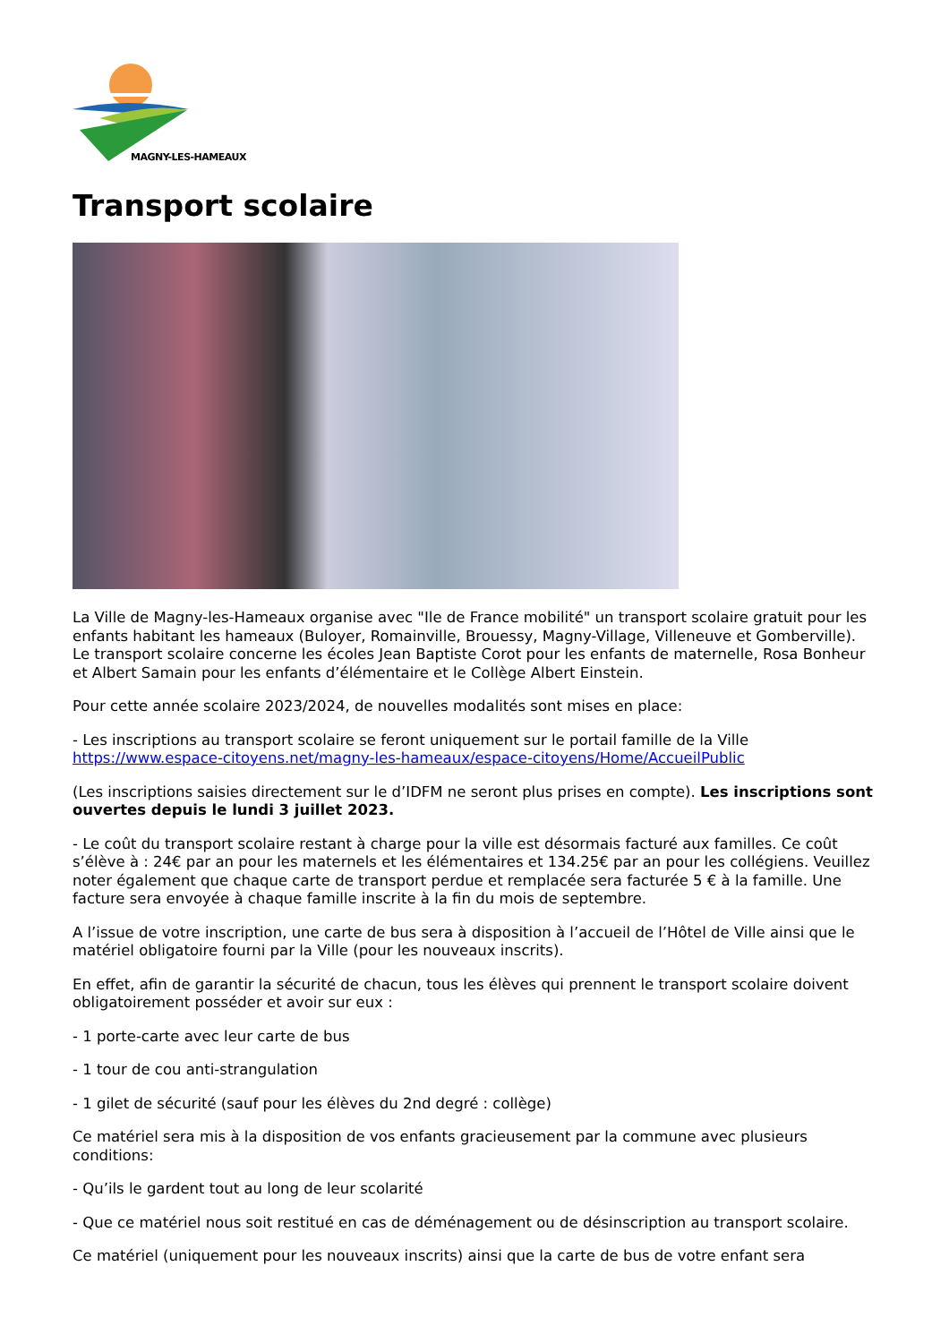MAGNY-LES-HAMEAUX
Transport scolaire
La Ville de Magny-les-Hameaux organise avec "Ile de France mobilité" un transport scolaire gratuit pour les enfants habitant les hameaux (Buloyer, Romainville, Brouessy, Magny-Village, Villeneuve et Gomberville). Le transport scolaire concerne les écoles Jean Baptiste Corot pour les enfants de maternelle, Rosa Bonheur et Albert Samain pour les enfants d’élémentaire et le Collège Albert Einstein.
Pour cette année scolaire 2023/2024, de nouvelles modalités sont mises en place:
- Les inscriptions au transport scolaire se feront uniquement sur le portail famille de la Ville https://www.espace-citoyens.net/magny-les-hameaux/espace-citoyens/Home/AccueilPublic
(Les inscriptions saisies directement sur le d’IDFM ne seront plus prises en compte). Les inscriptions sont ouvertes depuis le lundi 3 juillet 2023.
- Le coût du transport scolaire restant à charge pour la ville est désormais facturé aux familles. Ce coût s’élève à : 24€ par an pour les maternels et les élémentaires et 134.25€ par an pour les collégiens. Veuillez noter également que chaque carte de transport perdue et remplacée sera facturée 5 € à la famille. Une facture sera envoyée à chaque famille inscrite à la fin du mois de septembre.
A l’issue de votre inscription, une carte de bus sera à disposition à l’accueil de l’Hôtel de Ville ainsi que le matériel obligatoire fourni par la Ville (pour les nouveaux inscrits).
En effet, afin de garantir la sécurité de chacun, tous les élèves qui prennent le transport scolaire doivent obligatoirement posséder et avoir sur eux :
- 1 porte-carte avec leur carte de bus
- 1 tour de cou anti-strangulation
- 1 gilet de sécurité (sauf pour les élèves du 2nd degré : collège)
Ce matériel sera mis à la disposition de vos enfants gracieusement par la commune avec plusieurs conditions:
- Qu’ils le gardent tout au long de leur scolarité
- Que ce matériel nous soit restitué en cas de déménagement ou de désinscription au transport scolaire.
Ce matériel (uniquement pour les nouveaux inscrits) ainsi que la carte de bus de votre enfant sera